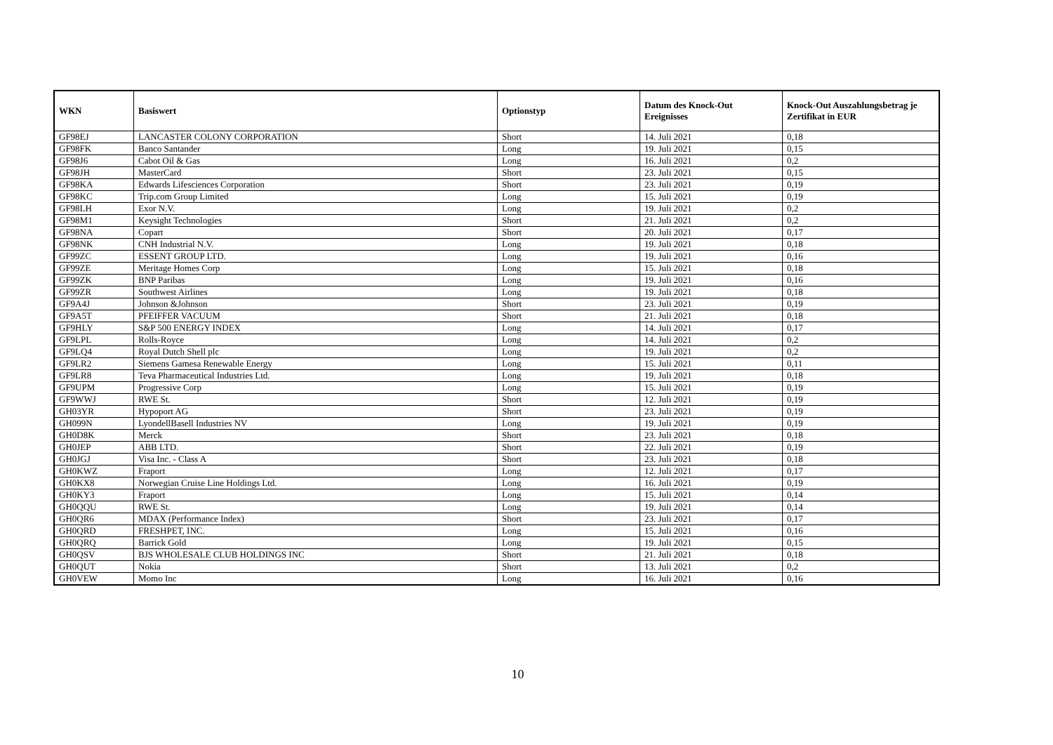| WKN | Basiswert | Optionstyp | Datum des Knock-Out Ereignisses | Knock-Out Auszahlungsbetrag je Zertifikat in EUR |
| --- | --- | --- | --- | --- |
| GF98EJ | LANCASTER COLONY CORPORATION | Short | 14. Juli 2021 | 0,18 |
| GF98FK | Banco Santander | Long | 19. Juli 2021 | 0,15 |
| GF98J6 | Cabot Oil & Gas | Long | 16. Juli 2021 | 0,2 |
| GF98JH | MasterCard | Short | 23. Juli 2021 | 0,15 |
| GF98KA | Edwards Lifesciences Corporation | Short | 23. Juli 2021 | 0,19 |
| GF98KC | Trip.com Group Limited | Long | 15. Juli 2021 | 0,19 |
| GF98LH | Exor N.V. | Long | 19. Juli 2021 | 0,2 |
| GF98M1 | Keysight Technologies | Short | 21. Juli 2021 | 0,2 |
| GF98NA | Copart | Short | 20. Juli 2021 | 0,17 |
| GF98NK | CNH Industrial N.V. | Long | 19. Juli 2021 | 0,18 |
| GF99ZC | ESSENT GROUP LTD. | Long | 19. Juli 2021 | 0,16 |
| GF99ZE | Meritage Homes Corp | Long | 15. Juli 2021 | 0,18 |
| GF99ZK | BNP Paribas | Long | 19. Juli 2021 | 0,16 |
| GF99ZR | Southwest Airlines | Long | 19. Juli 2021 | 0,18 |
| GF9A4J | Johnson &Johnson | Short | 23. Juli 2021 | 0,19 |
| GF9A5T | PFEIFFER VACUUM | Short | 21. Juli 2021 | 0,18 |
| GF9HLY | S&P 500 ENERGY INDEX | Long | 14. Juli 2021 | 0,17 |
| GF9LPL | Rolls-Royce | Long | 14. Juli 2021 | 0,2 |
| GF9LQ4 | Royal Dutch Shell plc | Long | 19. Juli 2021 | 0,2 |
| GF9LR2 | Siemens Gamesa Renewable Energy | Long | 15. Juli 2021 | 0,11 |
| GF9LR8 | Teva Pharmaceutical Industries Ltd. | Long | 19. Juli 2021 | 0,18 |
| GF9UPM | Progressive Corp | Long | 15. Juli 2021 | 0,19 |
| GF9WWJ | RWE St. | Short | 12. Juli 2021 | 0,19 |
| GH03YR | Hypoport AG | Short | 23. Juli 2021 | 0,19 |
| GH099N | LyondellBasell Industries NV | Long | 19. Juli 2021 | 0,19 |
| GH0D8K | Merck | Short | 23. Juli 2021 | 0,18 |
| GH0JEP | ABB LTD. | Short | 22. Juli 2021 | 0,19 |
| GH0JGJ | Visa Inc. - Class A | Short | 23. Juli 2021 | 0,18 |
| GH0KWZ | Fraport | Long | 12. Juli 2021 | 0,17 |
| GH0KX8 | Norwegian Cruise Line Holdings Ltd. | Long | 16. Juli 2021 | 0,19 |
| GH0KY3 | Fraport | Long | 15. Juli 2021 | 0,14 |
| GH0QQU | RWE St. | Long | 19. Juli 2021 | 0,14 |
| GH0QR6 | MDAX (Performance Index) | Short | 23. Juli 2021 | 0,17 |
| GH0QRD | FRESHPET, INC. | Long | 15. Juli 2021 | 0,16 |
| GH0QRQ | Barrick Gold | Long | 19. Juli 2021 | 0,15 |
| GH0QSV | BJS WHOLESALE CLUB HOLDINGS INC | Short | 21. Juli 2021 | 0,18 |
| GH0QUT | Nokia | Short | 13. Juli 2021 | 0,2 |
| GH0VEW | Momo Inc | Long | 16. Juli 2021 | 0,16 |
10